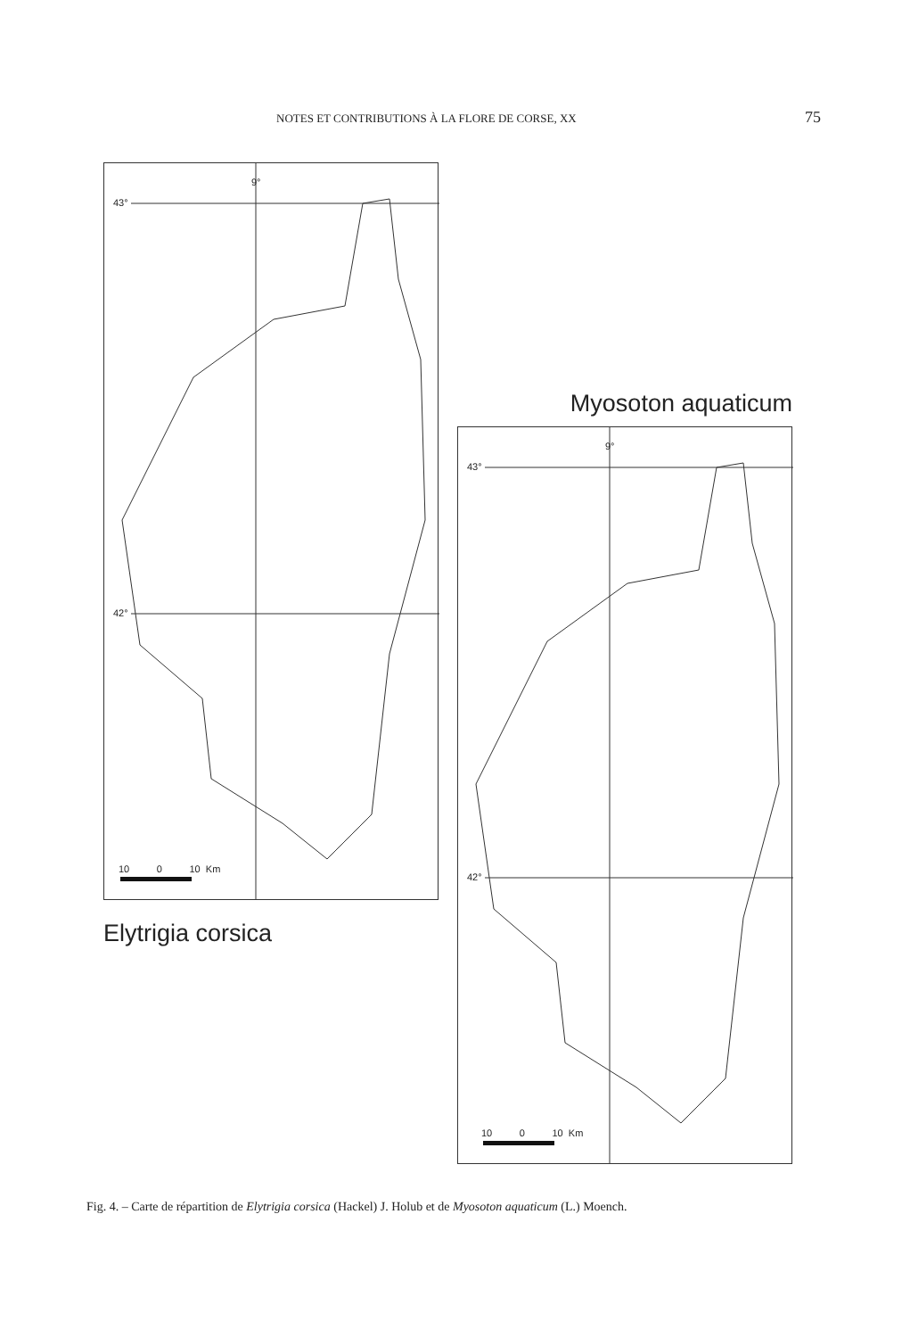NOTES ET CONTRIBUTIONS À LA FLORE DE CORSE, XX 75
9°
43°
42°
10 0 10 Km
Elytrigia corsica
Myosoton aquaticum
9°
43°
42°
10 0 10 Km
Fig. 4. – Carte de répartition de Elytrigia corsica (Hackel) J. Holub et de Myosoton aquaticum (L.) Moench.